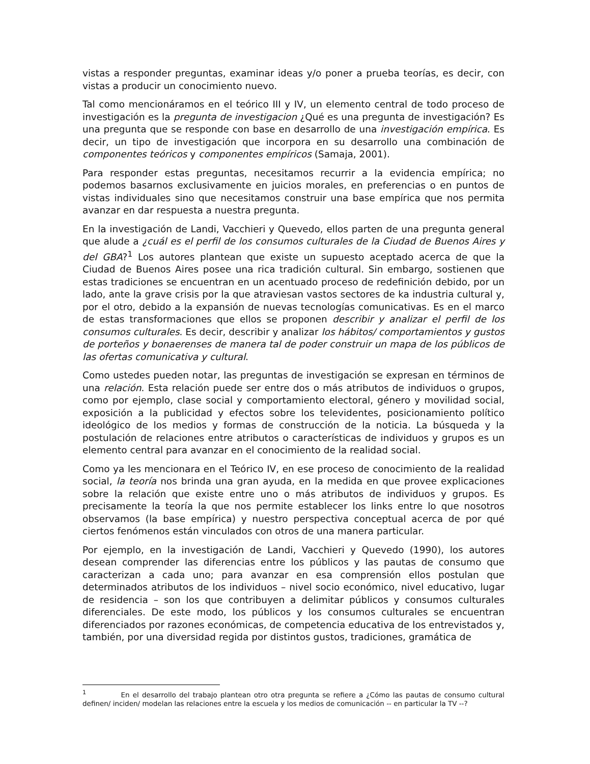vistas a responder preguntas, examinar ideas y/o poner a prueba teorías, es decir, con vistas a producir un conocimiento nuevo.
Tal como mencionáramos en el teórico III y IV, un elemento central de todo proceso de investigación es la pregunta de investigacion ¿Qué es una pregunta de investigación? Es una pregunta que se responde con base en desarrollo de una investigación empírica. Es decir, un tipo de investigación que incorpora en su desarrollo una combinación de componentes teóricos y componentes empíricos (Samaja, 2001).
Para responder estas preguntas, necesitamos recurrir a la evidencia empírica; no podemos basarnos exclusivamente en juicios morales, en preferencias o en puntos de vistas individuales sino que necesitamos construir una base empírica que nos permita avanzar en dar respuesta a nuestra pregunta.
En la investigación de Landi, Vacchieri y Quevedo, ellos parten de una pregunta general que alude a ¿cuál es el perfil de los consumos culturales de la Ciudad de Buenos Aires y del GBA?<sup>1</sup> Los autores plantean que existe un supuesto aceptado acerca de que la Ciudad de Buenos Aires posee una rica tradición cultural. Sin embargo, sostienen que estas tradiciones se encuentran en un acentuado proceso de redefinición debido, por un lado, ante la grave crisis por la que atraviesan vastos sectores de ka industria cultural y, por el otro, debido a la expansión de nuevas tecnologías comunicativas. Es en el marco de estas transformaciones que ellos se proponen describir y analizar el perfil de los consumos culturales. Es decir, describir y analizar los hábitos/ comportamientos y gustos de porteños y bonaerenses de manera tal de poder construir un mapa de los públicos de las ofertas comunicativa y cultural.
Como ustedes pueden notar, las preguntas de investigación se expresan en términos de una relación. Esta relación puede ser entre dos o más atributos de individuos o grupos, como por ejemplo, clase social y comportamiento electoral, género y movilidad social, exposición a la publicidad y efectos sobre los televidentes, posicionamiento político ideológico de los medios y formas de construcción de la noticia. La búsqueda y la postulación de relaciones entre atributos o características de individuos y grupos es un elemento central para avanzar en el conocimiento de la realidad social.
Como ya les mencionara en el Teórico IV, en ese proceso de conocimiento de la realidad social, la teoría nos brinda una gran ayuda, en la medida en que provee explicaciones sobre la relación que existe entre uno o más atributos de individuos y grupos. Es precisamente la teoría la que nos permite establecer los links entre lo que nosotros observamos (la base empírica) y nuestro perspectiva conceptual acerca de por qué ciertos fenómenos están vinculados con otros de una manera particular.
Por ejemplo, en la investigación de Landi, Vacchieri y Quevedo (1990), los autores desean comprender las diferencias entre los públicos y las pautas de consumo que caracterizan a cada uno; para avanzar en esa comprensión ellos postulan que determinados atributos de los individuos – nivel socio económico, nivel educativo, lugar de residencia – son los que contribuyen a delimitar públicos y consumos culturales diferenciales. De este modo, los públicos y los consumos culturales se encuentran diferenciados por razones económicas, de competencia educativa de los entrevistados y, también, por una diversidad regida por distintos gustos, tradiciones, gramática de
<sup>1</sup> En el desarrollo del trabajo plantean otro otra pregunta se refiere a ¿Cómo las pautas de consumo cultural definen/ inciden/ modelan las relaciones entre la escuela y los medios de comunicación -- en particular la TV --?